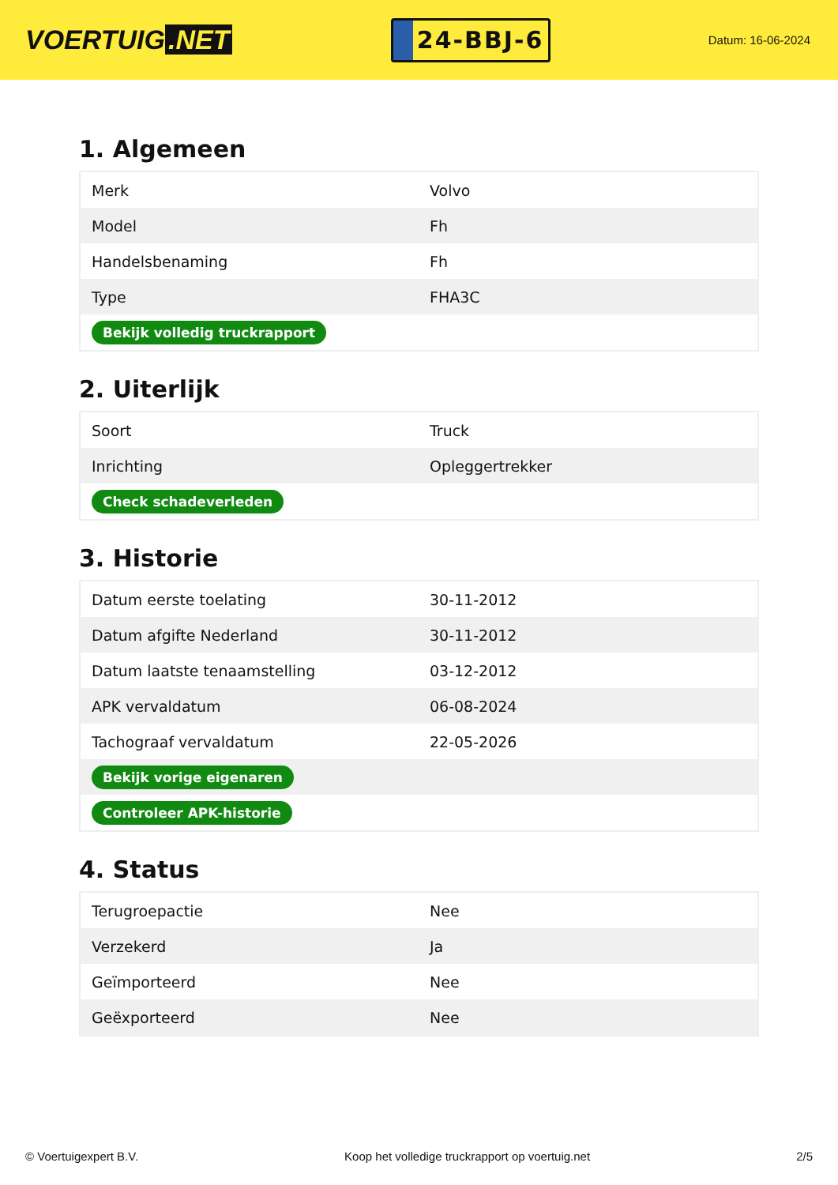VOERTUIG.NET
24-BBJ-6
Datum: 16-06-2024
1. Algemeen
| Merk | Volvo |
| Model | Fh |
| Handelsbenaming | Fh |
| Type | FHA3C |
| Bekijk volledig truckrapport | |
2. Uiterlijk
| Soort | Truck |
| Inrichting | Opleggertrekker |
| Check schadeverleden | |
3. Historie
| Datum eerste toelating | 30-11-2012 |
| Datum afgifte Nederland | 30-11-2012 |
| Datum laatste tenaamstelling | 03-12-2012 |
| APK vervaldatum | 06-08-2024 |
| Tachograaf vervaldatum | 22-05-2026 |
| Bekijk vorige eigenaren | |
| Controleer APK-historie | |
4. Status
| Terugroepactie | Nee |
| Verzekerd | Ja |
| Geïmporteerd | Nee |
| Geëxporteerd | Nee |
© Voertuigexpert B.V. Koop het volledige truckrapport op voertuig.net 2/5